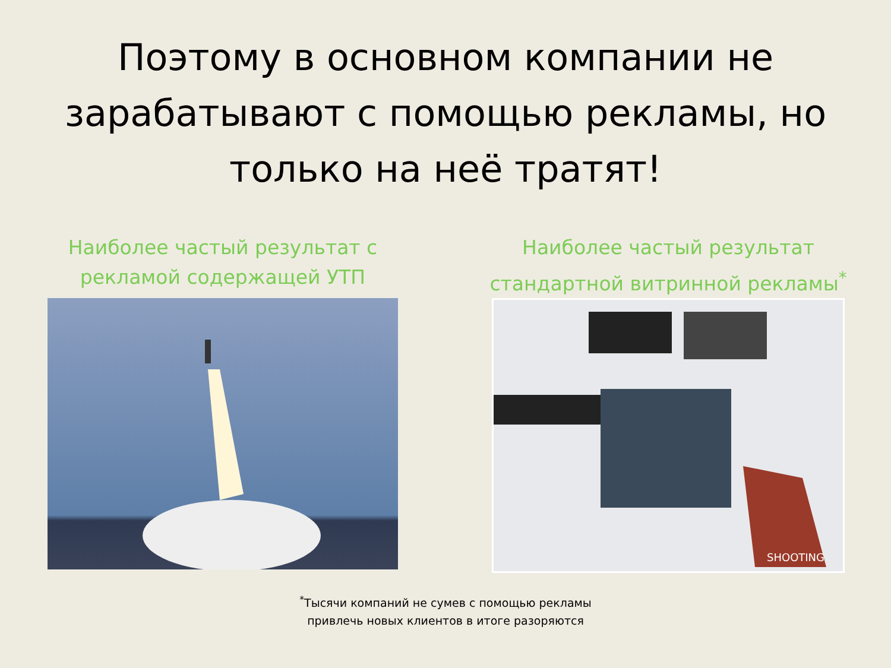Поэтому в основном компании не зарабатывают с помощью рекламы, но только на неё тратят!
Наиболее частый результат с
рекламой содержащей УТП
Наиболее частый результат
стандартной витринной рекламы<sup>*</sup>
SHOOTING
<sup>*</sup> Тысячи компаний не сумев с помощью рекламы
привлечь новых клиентов в итоге разоряются